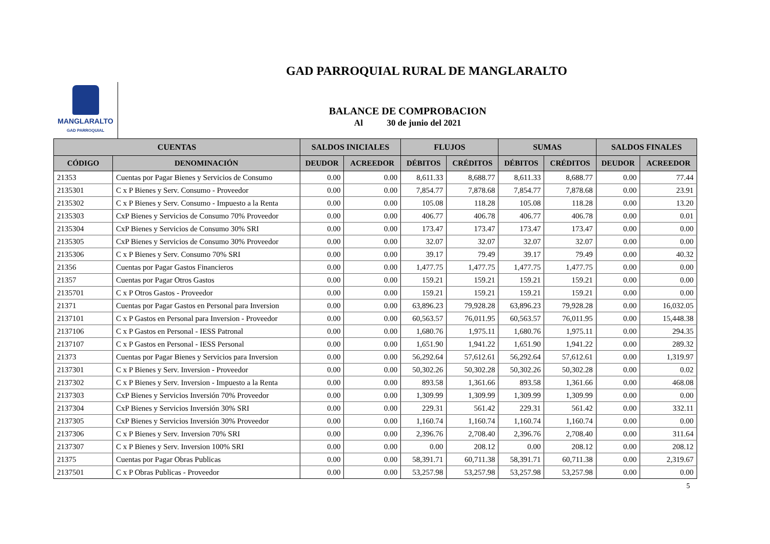GAD PARROQUIAL RURAL DE MANGLARALTO
MANGLARALTO
GAD PARROQUIAL
BALANCE DE COMPROBACION
Al 30 de junio del 2021
| CUENTAS | | SALDOS INICIALES | | FLUJOS | | SUMAS | | SALDOS FINALES | |
| --- | --- | --- | --- | --- | --- | --- | --- | --- | --- |
| CÓDIGO | DENOMINACIÓN | DEUDOR | ACREEDOR | DÉBITOS | CRÉDITOS | DÉBITOS | CRÉDITOS | DEUDOR | ACREEDOR |
| 21353 | Cuentas por Pagar Bienes y Servicios de Consumo | 0.00 | 0.00 | 8,611.33 | 8,688.77 | 8,611.33 | 8,688.77 | 0.00 | 77.44 |
| 2135301 | C x P Bienes y Serv. Consumo - Proveedor | 0.00 | 0.00 | 7,854.77 | 7,878.68 | 7,854.77 | 7,878.68 | 0.00 | 23.91 |
| 2135302 | C x P Bienes y Serv. Consumo - Impuesto a la Renta | 0.00 | 0.00 | 105.08 | 118.28 | 105.08 | 118.28 | 0.00 | 13.20 |
| 2135303 | CxP Bienes y Servicios de Consumo 70% Proveedor | 0.00 | 0.00 | 406.77 | 406.78 | 406.77 | 406.78 | 0.00 | 0.01 |
| 2135304 | CxP Bienes y Servicios de Consumo 30% SRI | 0.00 | 0.00 | 173.47 | 173.47 | 173.47 | 173.47 | 0.00 | 0.00 |
| 2135305 | CxP Bienes y Servicios de Consumo 30% Proveedor | 0.00 | 0.00 | 32.07 | 32.07 | 32.07 | 32.07 | 0.00 | 0.00 |
| 2135306 | C x P Bienes y Serv. Consumo 70% SRI | 0.00 | 0.00 | 39.17 | 79.49 | 39.17 | 79.49 | 0.00 | 40.32 |
| 21356 | Cuentas por Pagar Gastos Financieros | 0.00 | 0.00 | 1,477.75 | 1,477.75 | 1,477.75 | 1,477.75 | 0.00 | 0.00 |
| 21357 | Cuentas por Pagar Otros Gastos | 0.00 | 0.00 | 159.21 | 159.21 | 159.21 | 159.21 | 0.00 | 0.00 |
| 2135701 | C x P Otros Gastos - Proveedor | 0.00 | 0.00 | 159.21 | 159.21 | 159.21 | 159.21 | 0.00 | 0.00 |
| 21371 | Cuentas por Pagar Gastos en Personal para Inversion | 0.00 | 0.00 | 63,896.23 | 79,928.28 | 63,896.23 | 79,928.28 | 0.00 | 16,032.05 |
| 2137101 | C x P Gastos en Personal para Inversion - Proveedor | 0.00 | 0.00 | 60,563.57 | 76,011.95 | 60,563.57 | 76,011.95 | 0.00 | 15,448.38 |
| 2137106 | C x P Gastos en Personal - IESS Patronal | 0.00 | 0.00 | 1,680.76 | 1,975.11 | 1,680.76 | 1,975.11 | 0.00 | 294.35 |
| 2137107 | C x P Gastos en Personal - IESS Personal | 0.00 | 0.00 | 1,651.90 | 1,941.22 | 1,651.90 | 1,941.22 | 0.00 | 289.32 |
| 21373 | Cuentas por Pagar Bienes y Servicios para Inversion | 0.00 | 0.00 | 56,292.64 | 57,612.61 | 56,292.64 | 57,612.61 | 0.00 | 1,319.97 |
| 2137301 | C x P Bienes y Serv. Inversion - Proveedor | 0.00 | 0.00 | 50,302.26 | 50,302.28 | 50,302.26 | 50,302.28 | 0.00 | 0.02 |
| 2137302 | C x P Bienes y Serv. Inversion - Impuesto a la Renta | 0.00 | 0.00 | 893.58 | 1,361.66 | 893.58 | 1,361.66 | 0.00 | 468.08 |
| 2137303 | CxP Bienes y Servicios Inversión 70% Proveedor | 0.00 | 0.00 | 1,309.99 | 1,309.99 | 1,309.99 | 1,309.99 | 0.00 | 0.00 |
| 2137304 | CxP Bienes y Servicios Inversión 30% SRI | 0.00 | 0.00 | 229.31 | 561.42 | 229.31 | 561.42 | 0.00 | 332.11 |
| 2137305 | CxP Bienes y Servicios Inversión 30% Proveedor | 0.00 | 0.00 | 1,160.74 | 1,160.74 | 1,160.74 | 1,160.74 | 0.00 | 0.00 |
| 2137306 | C x P Bienes y Serv. Inversion 70% SRI | 0.00 | 0.00 | 2,396.76 | 2,708.40 | 2,396.76 | 2,708.40 | 0.00 | 311.64 |
| 2137307 | C x P Bienes y Serv. Inversion 100% SRI | 0.00 | 0.00 | 0.00 | 208.12 | 0.00 | 208.12 | 0.00 | 208.12 |
| 21375 | Cuentas por Pagar Obras Publicas | 0.00 | 0.00 | 58,391.71 | 60,711.38 | 58,391.71 | 60,711.38 | 0.00 | 2,319.67 |
| 2137501 | C x P Obras Publicas - Proveedor | 0.00 | 0.00 | 53,257.98 | 53,257.98 | 53,257.98 | 53,257.98 | 0.00 | 0.00 |
5